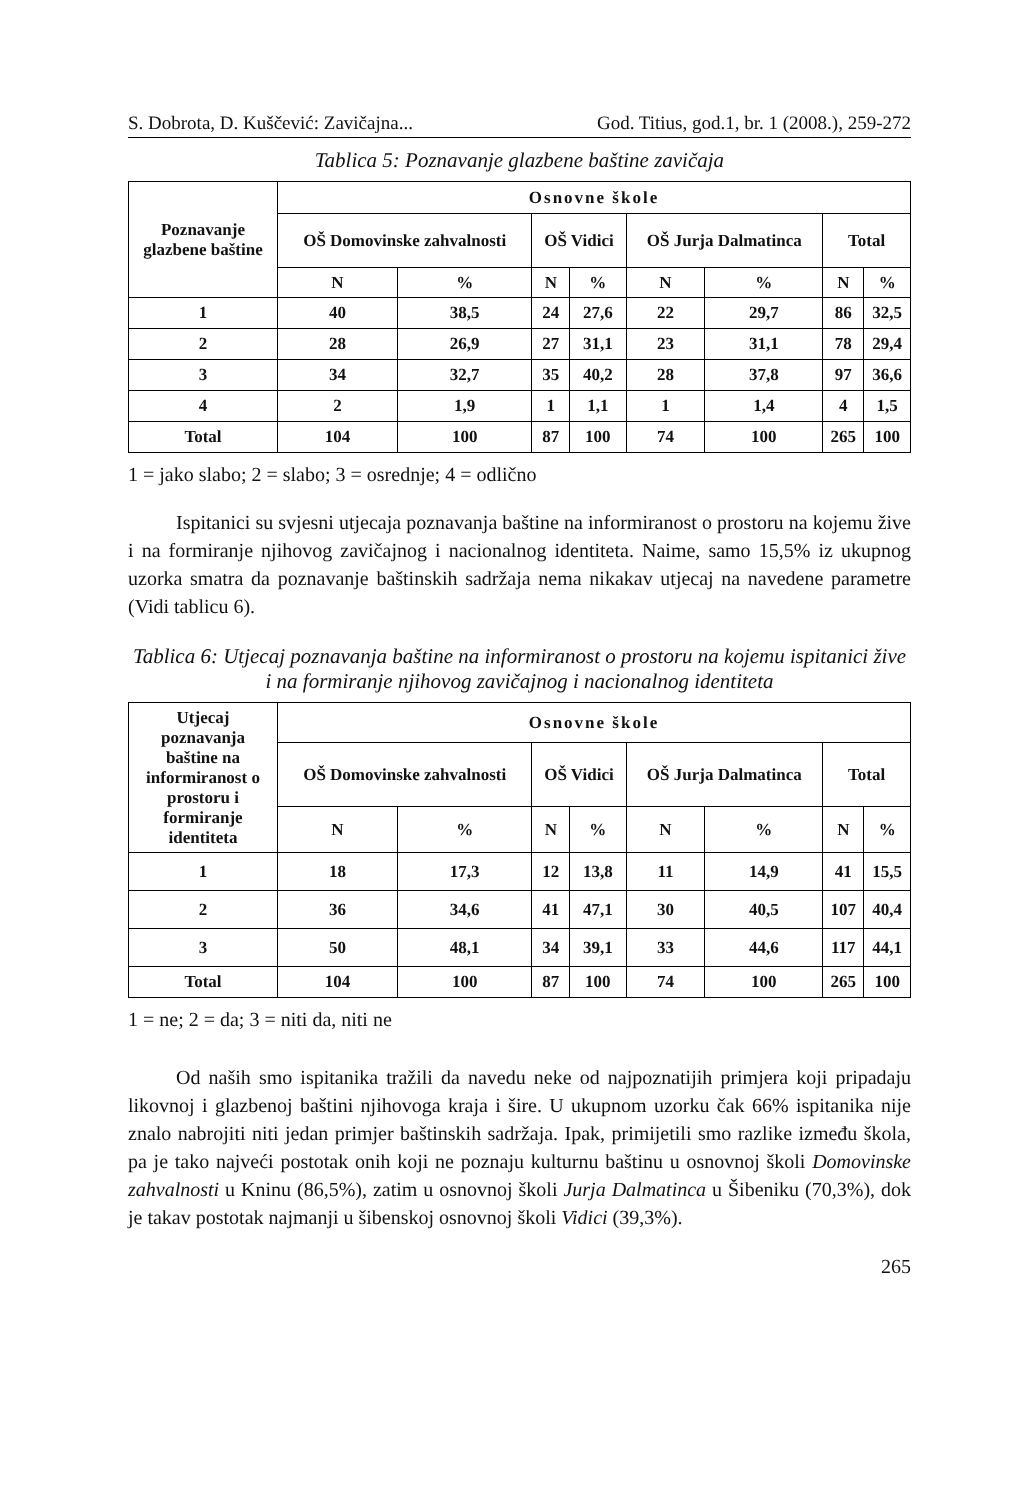S. Dobrota, D. Kuščević: Zavičajna... God. Titius, god.1, br. 1 (2008.), 259-272
Tablica 5: Poznavanje glazbene baštine zavičaja
| Poznavanje glazbene baštine | Osnovne škole | | | | | | | |
| --- | --- | --- | --- | --- | --- | --- | --- | --- |
| | OŠ Domovinske zahvalnosti | | OŠ Vidici | | OŠ Jurja Dalmatinca | | Total | |
| | N | % | N | % | N | % | N | % |
| 1 | 40 | 38,5 | 24 | 27,6 | 22 | 29,7 | 86 | 32,5 |
| 2 | 28 | 26,9 | 27 | 31,1 | 23 | 31,1 | 78 | 29,4 |
| 3 | 34 | 32,7 | 35 | 40,2 | 28 | 37,8 | 97 | 36,6 |
| 4 | 2 | 1,9 | 1 | 1,1 | 1 | 1,4 | 4 | 1,5 |
| Total | 104 | 100 | 87 | 100 | 74 | 100 | 265 | 100 |
1 = jako slabo; 2 = slabo; 3 = osrednje; 4 = odlično
Ispitanici su svjesni utjecaja poznavanja baštine na informiranost o prostoru na kojemu žive i na formiranje njihovog zavičajnog i nacionalnog identiteta. Naime, samo 15,5% iz ukupnog uzorka smatra da poznavanje baštinskih sadržaja nema nikakav utjecaj na navedene parametre (Vidi tablicu 6).
Tablica 6: Utjecaj poznavanja baštine na informiranost o prostoru na kojemu ispitanici žive i na formiranje njihovog zavičajnog i nacionalnog identiteta
| Utjecaj poznavanja baštine na informiranost o prostoru i formiranje identiteta | Osnovne škole | | | | | | | |
| --- | --- | --- | --- | --- | --- | --- | --- | --- |
| | OŠ Domovinske zahvalnosti | | OŠ Vidici | | OŠ Jurja Dalmatinca | | Total | |
| | N | % | N | % | N | % | N | % |
| 1 | 18 | 17,3 | 12 | 13,8 | 11 | 14,9 | 41 | 15,5 |
| 2 | 36 | 34,6 | 41 | 47,1 | 30 | 40,5 | 107 | 40,4 |
| 3 | 50 | 48,1 | 34 | 39,1 | 33 | 44,6 | 117 | 44,1 |
| Total | 104 | 100 | 87 | 100 | 74 | 100 | 265 | 100 |
1 = ne; 2 = da; 3 = niti da, niti ne
Od naših smo ispitanika tražili da navedu neke od najpoznatijih primjera koji pripadaju likovnoj i glazbenoj baštini njihovoga kraja i šire. U ukupnom uzorku čak 66% ispitanika nije znalo nabrojiti niti jedan primjer baštinskih sadržaja. Ipak, primijetili smo razlike između škola, pa je tako najveći postotak onih koji ne poznaju kulturnu baštinu u osnovnoj školi Domovinske zahvalnosti u Kninu (86,5%), zatim u osnovnoj školi Jurja Dalmatinca u Šibeniku (70,3%), dok je takav postotak najmanji u šibenskoj osnovnoj školi Vidici (39,3%).
265